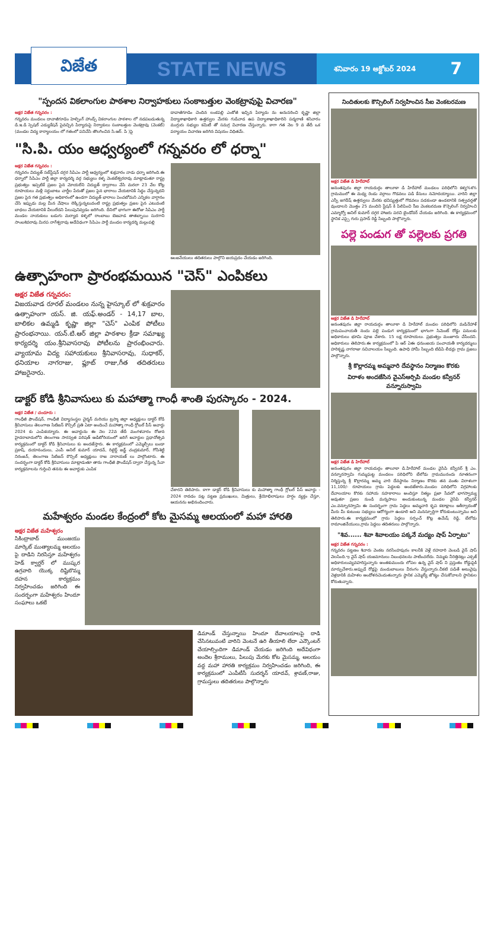విజేత
STATE NEWS
శనివారం 19 అక్టోబర్ 2024 7
"స్పందన వికలాంగుల పాఠశాల నిర్వాహకులు సంకాబత్తుల వెంకట్రావుపై విచారణ"
అక్షర విజేత గన్నవరం :
గన్నవరం మండలం దావాజీగూడెం హెల్పింగ్ హాండ్స్ వికలాంగుల పాఠశాల లో నడపబడుతున్న డి.ఇ.డి స్పెషల్ ఎడ్యుకేషన్ పైవచ్చిన పిర్యాదుపై నిర్వాకులు సంకాబత్తుల వెంకట్రావు (వెంకట్) (మండల విద్య కార్యాలయం లో గతంలో పనిచేసి తొలగించిన సి.ఆర్. పి )పై
దావాజీగూడెం చెందిన లంకపల్లి ఎంకోజీ ఇచ్చిన పిర్యాదు ను అనుసరించి కృష్ణా జిల్లా విద్యాశాఖాధికారి ఉత్తర్వుల మేరకు గుడివాడ ఉప విద్యాశాఖాధికారిని పద్మరాణి శనివారం ముగ్గురు సభ్యుల కమిటీ తో సమగ్ర విచారణ చేస్తున్నారు. కాగా గత నెల 9 వ తేదీ ఒక పర్యాయం విచారణ జరిగిన విషయం విధితమే.
"సి.పి. యం ఆధ్వర్యంలో గన్నవరం లో ధర్నా"
అక్షర విజేత గన్నవరం :
గన్నవరం విద్యుత్ సబ్‌స్టేషన్ దగ్గర సిపిఎం పార్టీ ఆధ్వర్యంలో శుక్రవారం నాడు ధర్నా జరిగింది.ఈ ధర్నాలో సిపిఎం పార్టీ జిల్లా కార్యదర్శి వర్గ సభ్యులు కళ్ళ వెంకటేశ్వరరావు మాట్లాడుతూ రాష్ట్ర ప్రభుత్వం ఇప్పటికే ప్రజల పైన మోయలేని విద్యుత్ ద్వారాలు వేసి మరలా 23 వేల కోట్ల రూపాయలు మళ్లీ సర్దుబాటు చార్జీల పేరుతో ప్రజల పైన భారాలు వేయటానికి సిద్ధం చేస్తున్నదని ప్రజల పైన గత ప్రభుత్వం అధికారంలో ఉండగా విద్యుత్ భారాలు పెంచబోమని ఎన్నికల వాగ్దానం చేసి ఇప్పుడు మల్ల మీన వేషాలు లెక్కిస్తున్నటువంటి రాష్ట్ర ప్రభుత్వం ప్రజల పైన ఎటువంటి బాధలు వేయటానికి వీలులేదని పిలుపునివ్వడం జరిగింది. దీనిలో భాగంగా ఈరోజు సిపిఎం పార్టీ మండల నాయకులు బడుగు మర్యాద కళ్ళలో రాంబాబు బెజవాడ తాతబ్బాయి సురగాని సాంబశివరావు మిరప నాగేశ్వరావు అదేవిధంగా సిపిఎం పార్టీ మండల కార్యదర్శి మల్లంపల్లి
ఆంజనేయులు తదితరులు పాల్గొని జయప్రదం చేయడం జరిగింది.
ఉత్సాహంగా ప్రారంభమయిన "చెస్" ఎంపికలు
అక్షర విజేత గన్నవరం:
విజయవాడ రూరల్ మండలం నున్న హైస్కూల్ లో శుక్రవారం ఉత్సాహంగా యస్. జి. యఫ్.అండర్ - 14,17 బాల, బాలికల ఉమ్మడి కృష్ణా జిల్లా "చెస్" ఎంపిక పోటీలు ప్రారంభనాయి. యన్.టి.ఆర్ జిల్లా పాఠశాల క్రీడా సమాఖ్య కార్యదర్శి యం.శ్రీనివాసరావు పోటీలను ప్రారంభించారు. వ్యాయామ విద్య సహాయకులు శ్రీనివాసరావు, సుధాకర్, ధనియాల నాగరాజు, ఫ్లూట్ రాజు,గీత తదితరులు హాజరైనారు.
డాక్టర్ కోడి శ్రీనివాసులు కు మహాత్మా గాంధీ శాంతి పురస్కారం - 2024.
అక్షర విజేత / చందూరు :
గాంధీజీ ఫౌండేషన్, గాంధీజీ విద్యాసంస్థల చైర్మన్ మరియు ట్రస్మా జిల్లా అధ్యక్షులు డాక్టర్ కోడి శ్రీనివాసులు తెలంగాణ సిటిజన్ కౌన్సిల్ ప్రతి ఏటా అందించే మహాత్మా గాంధీ గ్లోబల్ పీస్ అవార్డు 2024 కు ఎంపికయ్యారు. ఈ అవార్డును ఈ నెల 22వ తేదీ మంగళవారం రోజున హైదరాబాదులోని తెలంగాణ సారస్వత పరిషత్ ఆడిటోరియంలో జరిగే అవార్డుల ప్రధానోత్సవ కార్యక్రమంలో డాక్టర్ కోడి శ్రీనివాసులు కు అందజేస్తారు. ఈ కార్యక్రమంలో ఎమ్మెల్సీలు బండా ప్రకాష్, దయానందులు, ఎంపీ అనిల్ కుమార్ యాదవ్, రిటైర్డ్ జడ్జ్ చంద్రకుమార్, గోపిశెట్టి నిరంజన్, తెలంగాణ సిటిజన్ కౌన్సిల్ అధ్యక్షులు రాజ నారాయణ్ లు పాల్గొంటారు. ఈ సందర్భంగా డాక్టర్ కోడి శ్రీనివాసులు మాట్లాడుతూ తాను గాంధీజీ ఫౌండేషన్ ద్వారా చేస్తున్న సేవా కార్యక్రమాలను గుర్తించి తనను ఈ అవార్డుకు ఎంపిక
చేశారని తెలిపారు. కాగా డాక్టర్ కోడి శ్రీనివాసులు కు మహాత్మా గాంధీ గ్లోబల్ పీస్ అవార్డు - 2024 రావడం పట్ల పట్టణ ప్రముఖులు, మిత్రులు, శ్రేయోభిలాషులు హర్షం వ్యక్తం చేస్తూ, ఆయనను అభినందించారు.
మహేశ్వరం మండల కేంద్రంలో కోట మైసమ్మ ఆలయంలో మహా హారతి
అక్షర విజేత మహేశ్వరం
సికింద్రాబాద్ ముంజయు మార్కెట్ ముత్యాలమ్మ ఆలయం పై దాడిని నిరసిస్తూ మహేశ్వరం హెడ్ క్వార్టర్ లో ముష్కర ఉగ్రవాది యొక్క దిష్టిబొమ్మ దహన కార్యక్రమం నిర్వహించడం జరిగింది ఈ సందర్భంగా మహేశ్వరం హిందూ సంఘాలు ఒకటే
డిమాండ్ చేస్తున్నాయి హిందూ దేవాలయాలపై దాడి చేసినటువంటి వారిని వెంటనే ఉరి తీయాలి లేదా ఎన్కౌంటర్ చేయాల్సిందిగా డిమాండ్ చేయడం జరిగింది అదేవిధంగా అందెల శ్రీరాములు, పిలుపు మేరకు కోట మైసమ్మ, ఆలయం వద్ద మహా హారతి కార్యక్రమం నిర్వహించడం జరిగింది, ఈ కార్యక్రమంలో ఎంపీటీసీ సుదర్శన్ యాదవ్, శ్రావణ్,రాజు, గ్రామస్తులు తదితరులు పాల్గొన్నారు
నిందితులకు కౌన్సిలింగ్ నిర్వహించిన సీఐ వెంకటరమణ
అక్షర విజేత డి హిరేహాల్
అనంతపురం జిల్లా రాయదుర్గం తాలూకా డి హిరేహాల్ మండలం పరిధిలోని కళ్య%శ% గ్రామములో ఈ మధ్య రెండు వర్గాలు గొడవలు పడి కేసులు నమోదయ్యాయి. వారిని జిల్లా ఎస్పీ జగదీష్ ఉత్తర్వులు మేరకు భవిష్యత్తులో గొడవలు పడకుండా ఉండటానికి సత్ప్రవర్తతో వుండాలని మొత్తం 25 మందిని స్టేషన్ కి పిలిపించి సీఐ వెంకటరమణ కౌన్సెలింగ్ నిర్వహించి ఎమ్మార్వో అనిల్ కుమార్ దగ్గర హాజరు పరచి బైండోవర్ చేయడం జరిగింది. ఈ కార్యక్రమంలో స్థానిక ఎస్సై గురు ప్రసాద్ రెడ్డి సిబ్బంది పాల్గొన్నారు.
పల్లె పండుగ తో పల్లెలకు ప్రగతి
అక్షర విజేత డి హిరేహాల్
అనంతపురం జిల్లా రాయదుర్గం తాలూకా డి హిరేహాల్ మండల పరిధిలోని మడినేహాళ్ గ్రామపంచాయతీ నందు పల్లె పండుగ కార్యక్రమంలో భాగంగా సిమెంట్ రోడ్డు పనులకు అధికారులు భూమి పూజ చేశారు. 15 లక్ష రూపాయలు. ప్రభుత్వం మంజూరు చేసిందని. అధికారులు తెలిపారు.ఈ కార్యక్రమంలో పి ఆర్ ఏఈ ధనుంజయ పంచాయతీ కార్యదర్శులు హరికృష్ణ నాగరాజు సచివాలయం సిబ్బంది. ఉపాధి హామీ సిబ్బంది టిడిపి లీడర్లు గ్రామ ప్రజలు పాల్గొన్నారు.
శ్రీ కొల్లారమ్మ అమ్మవారి దేవస్థానం నిర్మాణం కొరకు
విరాళం అందజేసిన వైఎస్ఆర్సిపి మండల కన్వీనర్ వన్నూరుస్వామి
అక్షర విజేత డి హిరేహాల్
అనంతపురం జిల్లా రాయదుర్గం తాలూకా డి.హిరేహాల్ మండల వైసిపి కన్వీనర్ శ్రీ ఎం. వన్నూరస్వామి గుమ్మఘట్ట మండలం పరిధిలోని బేలోడు గ్రామమునందు నూతనంగా నిర్మిస్తున్న శ్రీ కొల్లారమ్మ అమ్మ వారి దేవస్థానం నిర్మాణం కొరకు తన వంతు విరాళంగా 11,100/- రూపాయలు గ్రామ పెద్దలకు అందజేశారు.మండల పరిధిలోని విగ్రహాలకు దేవాలయాల కొరకు సహాయ సహకారాలు అందిస్తూ నిత్యం ప్రజా సేవలో భాగస్వామ్య అవుతూ ప్రజల నుండి మన్నపాలు అందుకుంటున్న మండల వైసిపి కన్వీనర్ ఎం.వన్నూరస్వామి ఈ సందర్భంగా గ్రామ పెద్దలు అమ్మవారి కృప కటాక్షాలు ఆశీర్వాదంతో మీరు మీ కుటుంబ సభ్యులు ఆరోగ్యంగా ఉండాలి అని మనస్ఫూర్తిగా కోరుకుంటున్నాము అని తెలిపారు.ఈ కార్యక్రమంలో గ్రామ పెద్దలు సర్పంచ్ కొట్ల ఉమేష్ రెడ్డి, బేలోడు రామాంజినేయులు,గ్రామ పెద్దలు తదితరులు పాల్గొన్నారు.
"శివ...... శివా శివాలయం పక్కనే మద్యం షాప్ ఏర్పాటు"
అక్షర విజేత గన్నవరం :
గన్నవరం పట్టణం శివారు వెంకట నరసింహపురం కాలనీకి వెళ్లే రహదారి వెంబడి వైన్ షాప్ వెలసింది.ఌ వైన్ షాప్ యజమానులు నిబంధనలను పాటించలేదు. నిమ్మకు నీరెత్తినట్లు ఎక్సజ్ అధికారులువ్యవహరిస్తున్నారు అంతకుముందు లోపల ఉన్న వైన్ షాప్ ని ప్రస్తుతం రోడ్డుపైకి మార్చుచేశారు.అప్పుడే రోడ్లపై మందుబాబులు వీరంగం వేస్తున్నారు.చీకటి పడితే అటువైపు వెళ్లడానికి మహిళల ఆందోళనచెందుతున్నారు స్థానిక ఎమ్మెల్యే జోక్యం చేసుకోవాలని స్థానికుల కోరుతున్నారు.